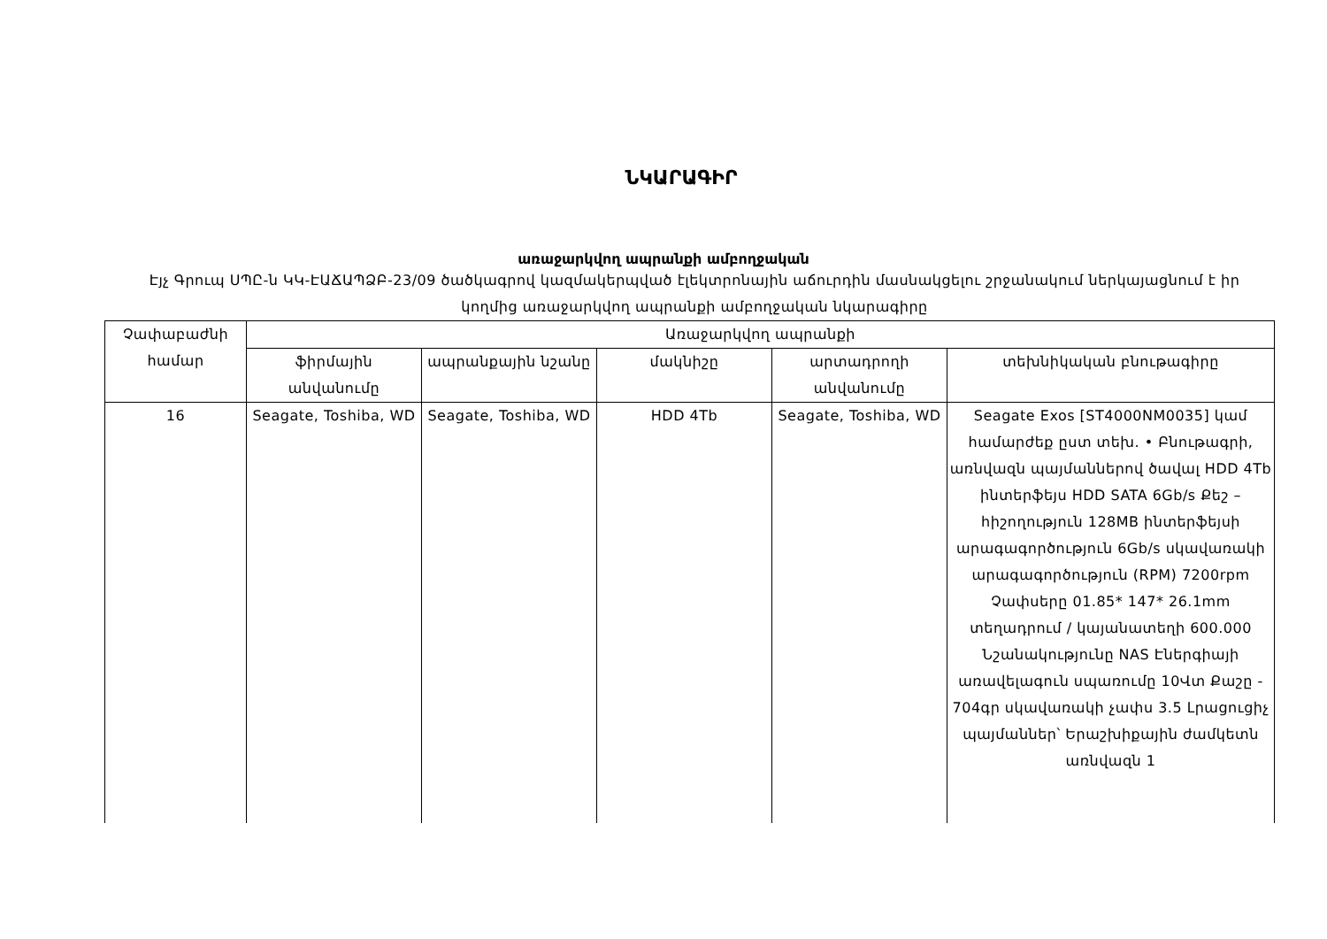ՆԿԱՐԱԳԻՐ
առաջարկվող ապրանքի ամբողջական
Էյչ Գրուպ ՍՊԸ-ն ԿԿ-ԷԱՃԱՊՁԲ-23/09 ծածկագրով կազմակերպված էլեկտրոնային աճուրդին մասնակցելու շրջանակում ներկայացնում է իր կողմից առաջարկվող ապրանքի ամբողջական նկարագիրը
| Չափաբաժնի համար | Առաջարկվող ապրանքի | | | | |
| --- | --- | --- | --- | --- | --- |
| | ֆիրմային անվանումը | ապրանքային նշանը | մակնիշը | արտադրողի անվանումը | տեխնիկական բնութագիրը |
| 16 | Seagate, Toshiba, WD | Seagate, Toshiba, WD | HDD 4Tb | Seagate, Toshiba, WD | Seagate Exos [ST4000NM0035] կամ համարժեք ըստ տեխ. • Բնութագրի, առնվազն պայմաններով ծավալ HDD 4Tb ինտերֆեյս HDD SATA 6Gb/s Քեշ – հիշողություն 128MB ինտերֆեյսի արագագործություն 6Gb/s սկավառակի արագագործություն (RPM) 7200rpm Չափսերը 01.85* 147* 26.1mm տեղադրում / կայանատեղի 600.000 Նշանակությունը NAS Էներգիայի առավելագուն սպառումը 10Վտ Քաշը - 704գր սկավառակի չափս 3.5 Լրացուցիչ պայմաններ՝ Երաշխիքային ժամկետն առնվազն 1 |